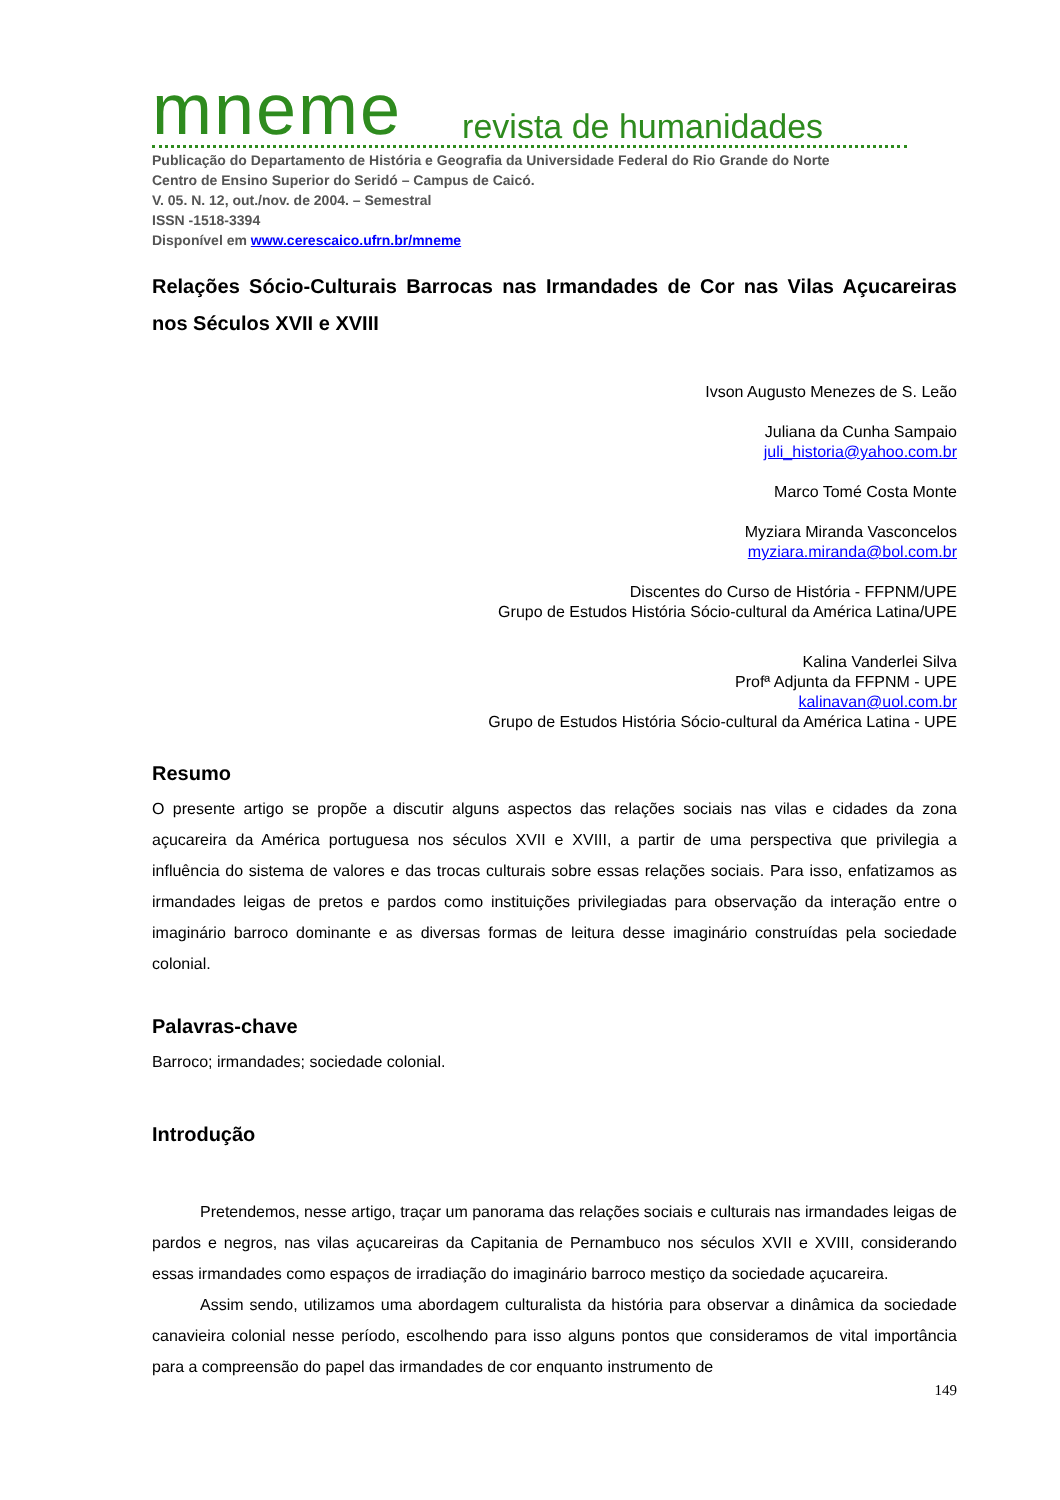mneme revista de humanidades
Publicação do Departamento de História e Geografia da Universidade Federal do Rio Grande do Norte
Centro de Ensino Superior do Seridó – Campus de Caicó.
V. 05. N. 12, out./nov. de 2004. – Semestral
ISSN -1518-3394
Disponível em www.cerescaico.ufrn.br/mneme
Relações Sócio-Culturais Barrocas nas Irmandades de Cor nas Vilas Açucareiras nos Séculos XVII e XVIII
Ivson Augusto Menezes de S. Leão
Juliana da Cunha Sampaio
juli_historia@yahoo.com.br
Marco Tomé Costa Monte
Myziara Miranda Vasconcelos
myziara.miranda@bol.com.br
Discentes do Curso de História - FFPNM/UPE
Grupo de Estudos História Sócio-cultural da América Latina/UPE
Kalina Vanderlei Silva
Profª Adjunta da FFPNM - UPE
kalinavan@uol.com.br
Grupo de Estudos História Sócio-cultural da América Latina - UPE
Resumo
O presente artigo se propõe a discutir alguns aspectos das relações sociais nas vilas e cidades da zona açucareira da América portuguesa nos séculos XVII e XVIII, a partir de uma perspectiva que privilegia a influência do sistema de valores e das trocas culturais sobre essas relações sociais. Para isso, enfatizamos as irmandades leigas de pretos e pardos como instituições privilegiadas para observação da interação entre o imaginário barroco dominante e as diversas formas de leitura desse imaginário construídas pela sociedade colonial.
Palavras-chave
Barroco; irmandades; sociedade colonial.
Introdução
Pretendemos, nesse artigo, traçar um panorama das relações sociais e culturais nas irmandades leigas de pardos e negros, nas vilas açucareiras da Capitania de Pernambuco nos séculos XVII e XVIII, considerando essas irmandades como espaços de irradiação do imaginário barroco mestiço da sociedade açucareira.
Assim sendo, utilizamos uma abordagem culturalista da história para observar a dinâmica da sociedade canavieira colonial nesse período, escolhendo para isso alguns pontos que consideramos de vital importância para a compreensão do papel das irmandades de cor enquanto instrumento de
149